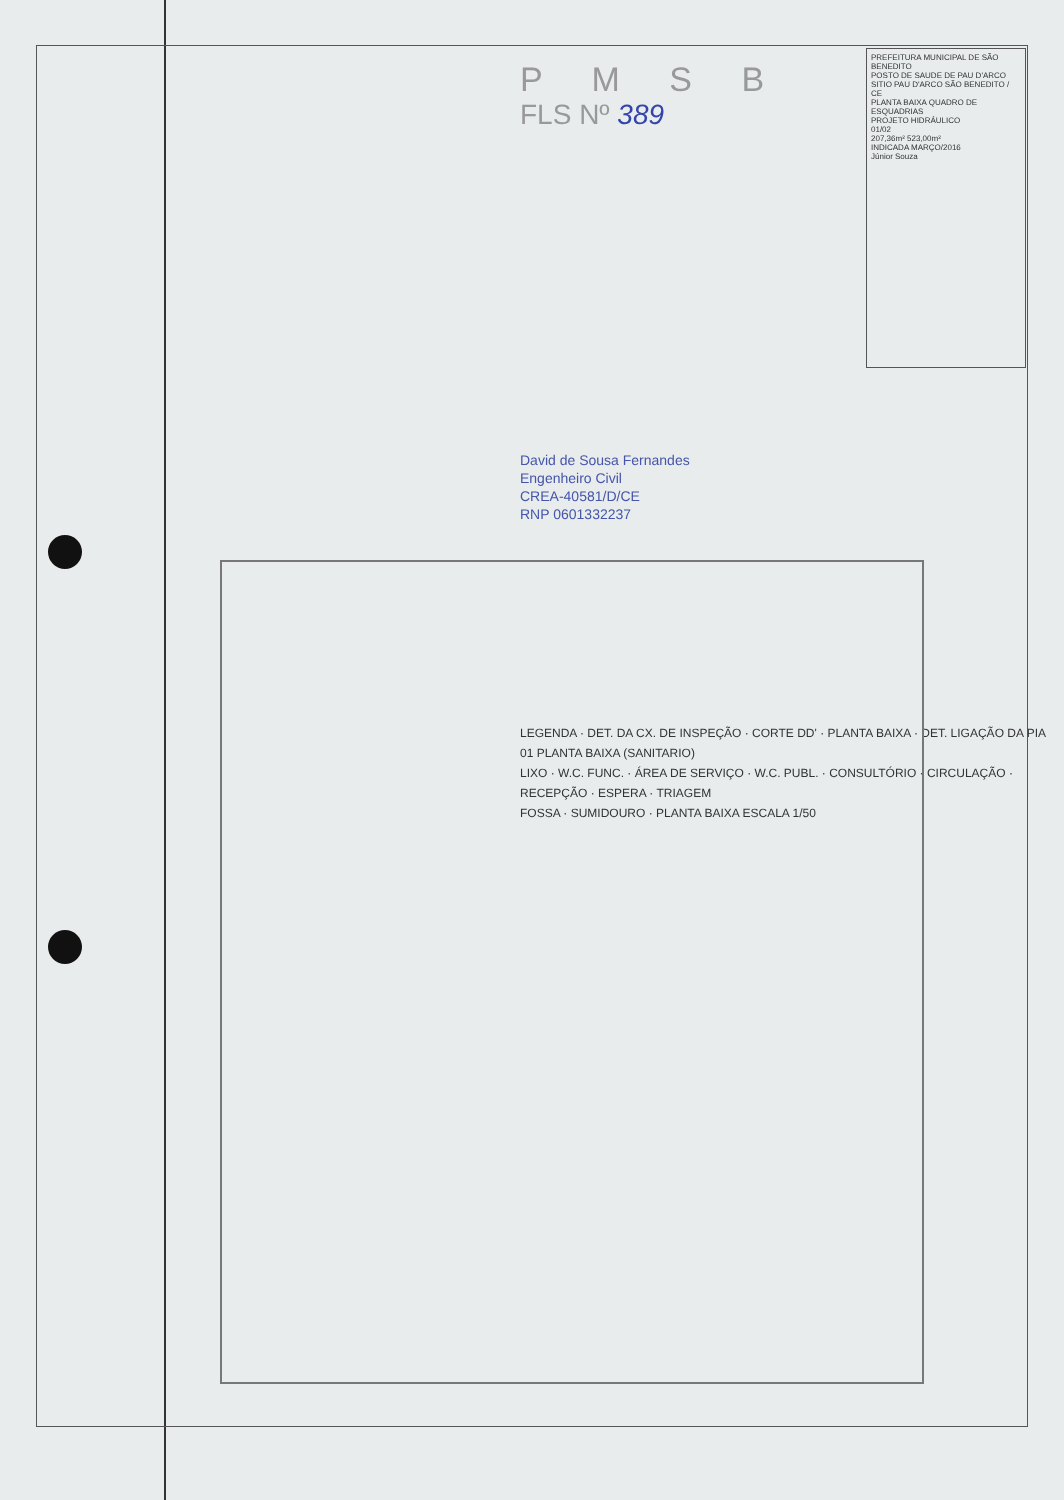PREFEITURA MUNICIPAL DE SÃO BENEDITO
POSTO DE SAUDE DE PAU D'ARCO
SITIO PAU D'ARCO SÃO BENEDITO / CE
PLANTA BAIXA QUADRO DE ESQUADRIAS
PROJETO HIDRÁULICO
01/02
207,36m² 523,00m²
INDICADA MARÇO/2016
Júnior Souza
P M S B
FLS Nº 389
David de Sousa Fernandes
Engenheiro Civil
CREA-40581/D/CE
RNP 0601332237
LEGENDA · DET. DA CX. DE INSPEÇÃO · CORTE DD' · PLANTA BAIXA · DET. LIGAÇÃO DA PIA
01 PLANTA BAIXA (SANITARIO)
LIXO · W.C. FUNC. · ÁREA DE SERVIÇO · W.C. PUBL. · CONSULTÓRIO · CIRCULAÇÃO · RECEPÇÃO · ESPERA · TRIAGEM
FOSSA · SUMIDOURO · PLANTA BAIXA ESCALA 1/50